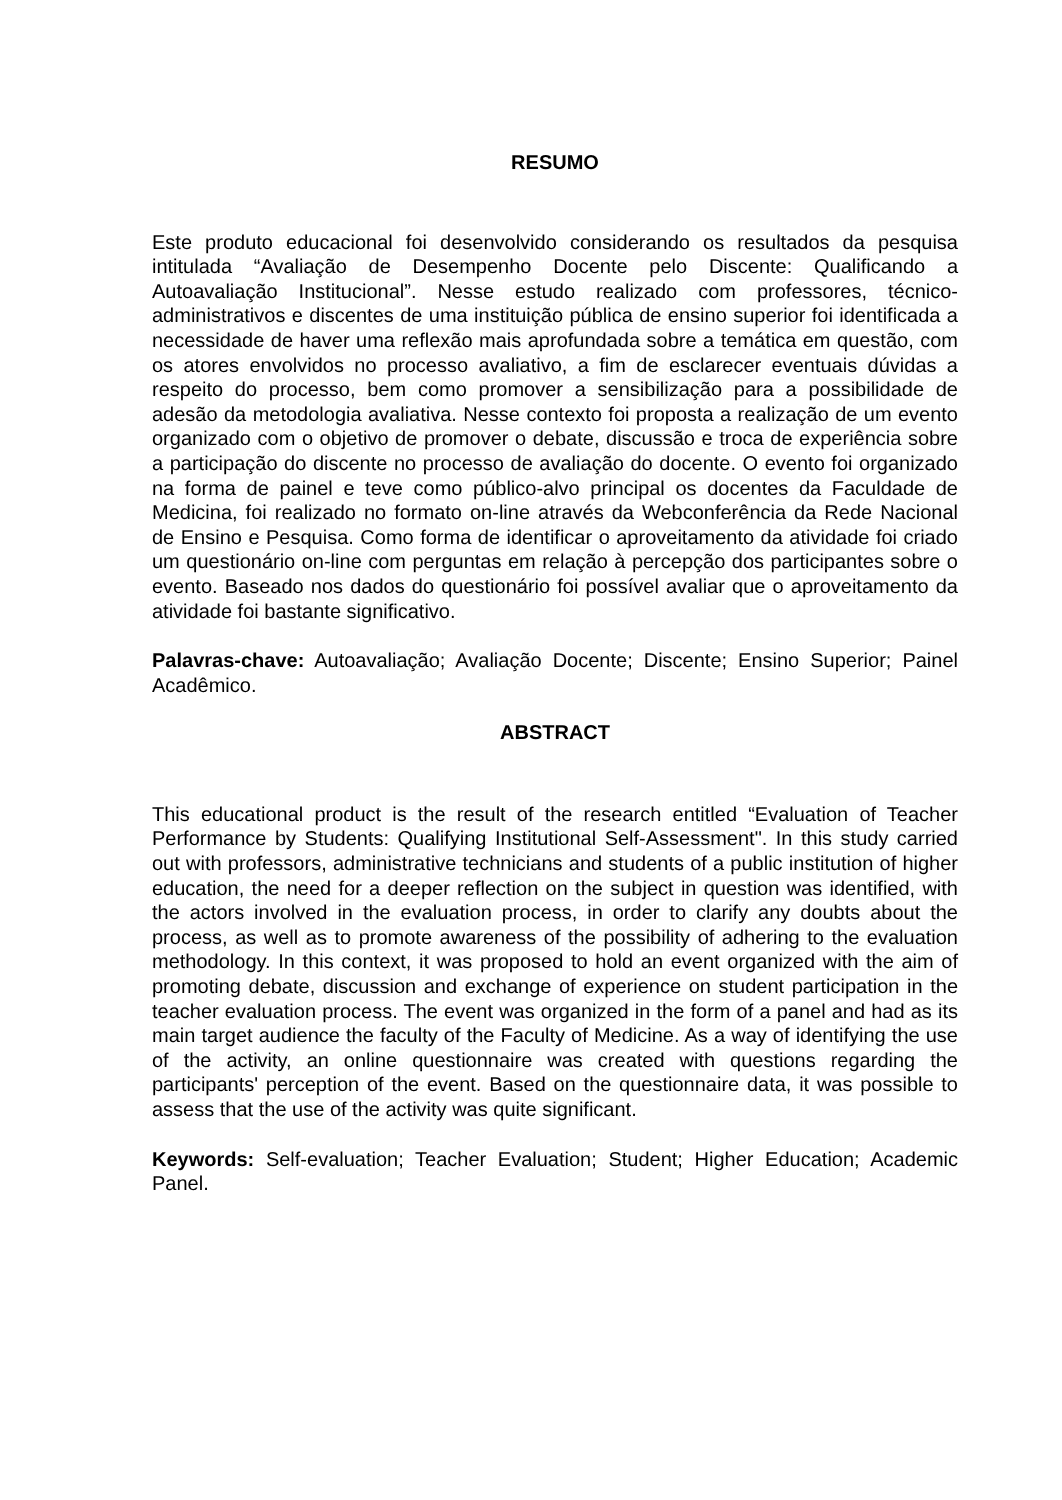RESUMO
Este produto educacional foi desenvolvido considerando os resultados da pesquisa intitulada “Avaliação de Desempenho Docente pelo Discente: Qualificando a Autoavaliação Institucional”. Nesse estudo realizado com professores, técnico-administrativos e discentes de uma instituição pública de ensino superior foi identificada a necessidade de haver uma reflexão mais aprofundada sobre a temática em questão, com os atores envolvidos no processo avaliativo, a fim de esclarecer eventuais dúvidas a respeito do processo, bem como promover a sensibilização para a possibilidade de adesão da metodologia avaliativa. Nesse contexto foi proposta a realização de um evento organizado com o objetivo de promover o debate, discussão e troca de experiência sobre a participação do discente no processo de avaliação do docente. O evento foi organizado na forma de painel e teve como público-alvo principal os docentes da Faculdade de Medicina, foi realizado no formato on-line através da Webconferência da Rede Nacional de Ensino e Pesquisa. Como forma de identificar o aproveitamento da atividade foi criado um questionário on-line com perguntas em relação à percepção dos participantes sobre o evento. Baseado nos dados do questionário foi possível avaliar que o aproveitamento da atividade foi bastante significativo.
Palavras-chave: Autoavaliação; Avaliação Docente; Discente; Ensino Superior; Painel Acadêmico.
ABSTRACT
This educational product is the result of the research entitled “Evaluation of Teacher Performance by Students: Qualifying Institutional Self-Assessment". In this study carried out with professors, administrative technicians and students of a public institution of higher education, the need for a deeper reflection on the subject in question was identified, with the actors involved in the evaluation process, in order to clarify any doubts about the process, as well as to promote awareness of the possibility of adhering to the evaluation methodology. In this context, it was proposed to hold an event organized with the aim of promoting debate, discussion and exchange of experience on student participation in the teacher evaluation process. The event was organized in the form of a panel and had as its main target audience the faculty of the Faculty of Medicine. As a way of identifying the use of the activity, an online questionnaire was created with questions regarding the participants' perception of the event. Based on the questionnaire data, it was possible to assess that the use of the activity was quite significant.
Keywords: Self-evaluation; Teacher Evaluation; Student; Higher Education; Academic Panel.